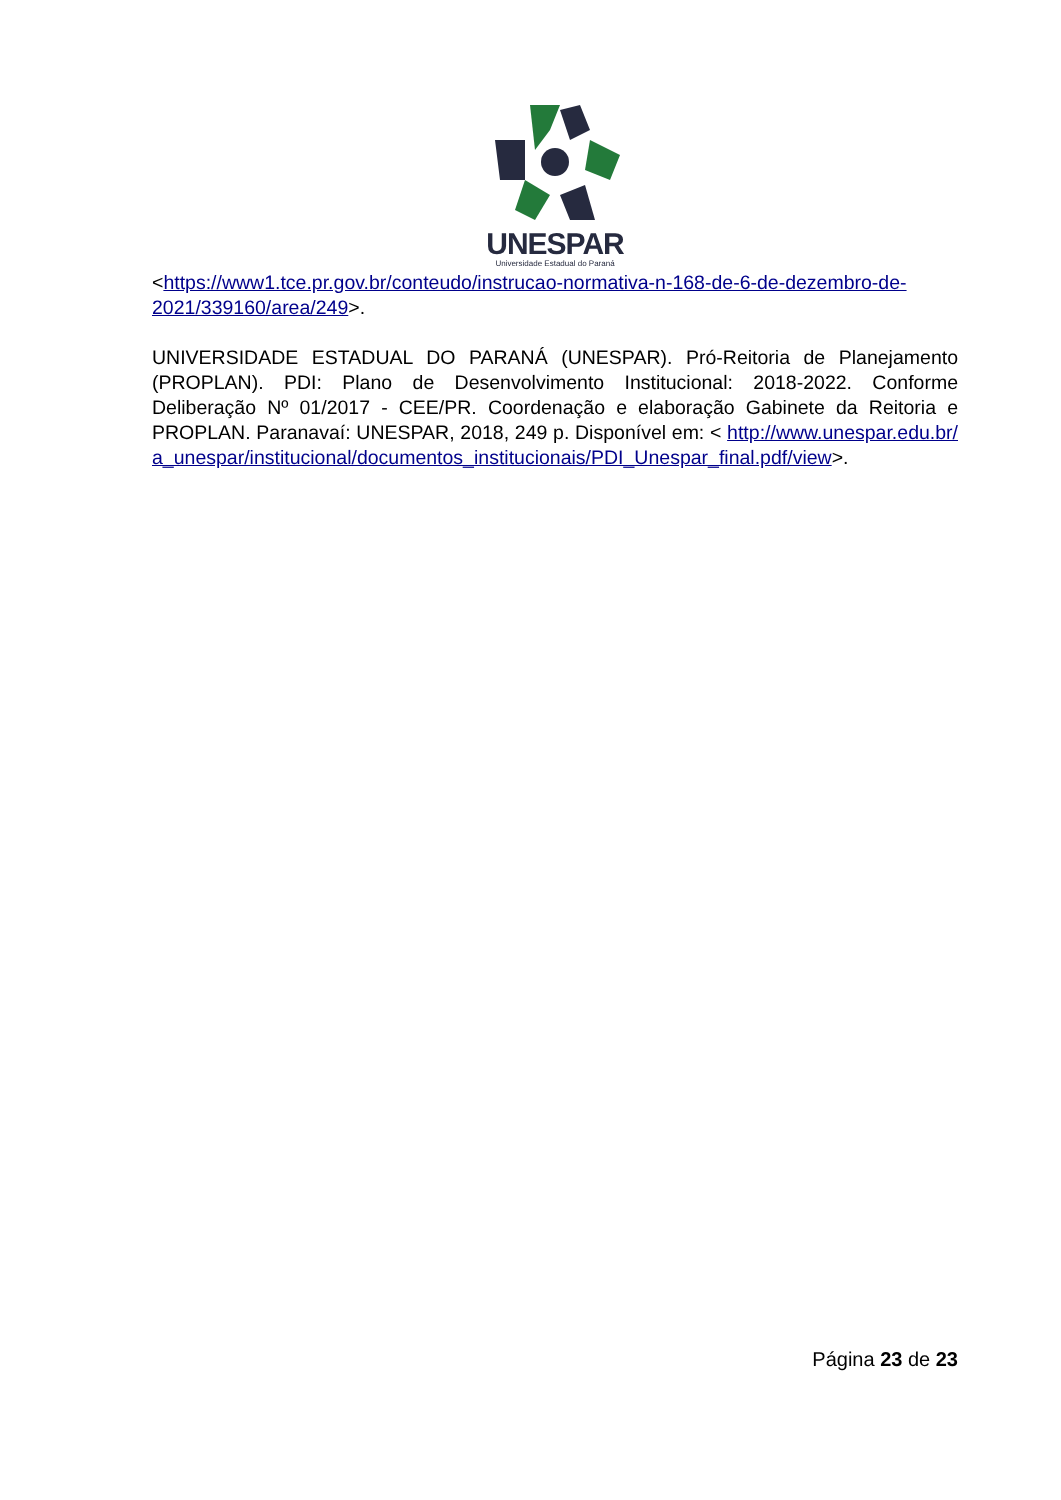UNESPAR
Universidade Estadual do Paraná
<https://www1.tce.pr.gov.br/conteudo/instrucao-normativa-n-168-de-6-de-dezembro-de-2021/339160/area/249>.
UNIVERSIDADE ESTADUAL DO PARANÁ (UNESPAR). Pró-Reitoria de Planejamento (PROPLAN). PDI: Plano de Desenvolvimento Institucional: 2018-2022. Conforme Deliberação Nº 01/2017 - CEE/PR. Coordenação e elaboração Gabinete da Reitoria e PROPLAN. Paranavaí: UNESPAR, 2018, 249 p. Disponível em: < http://www.unespar.edu.br/a_unespar/institucional/documentos_institucionais/PDI_Unespar_final.pdf/view>.
Página 23 de 23